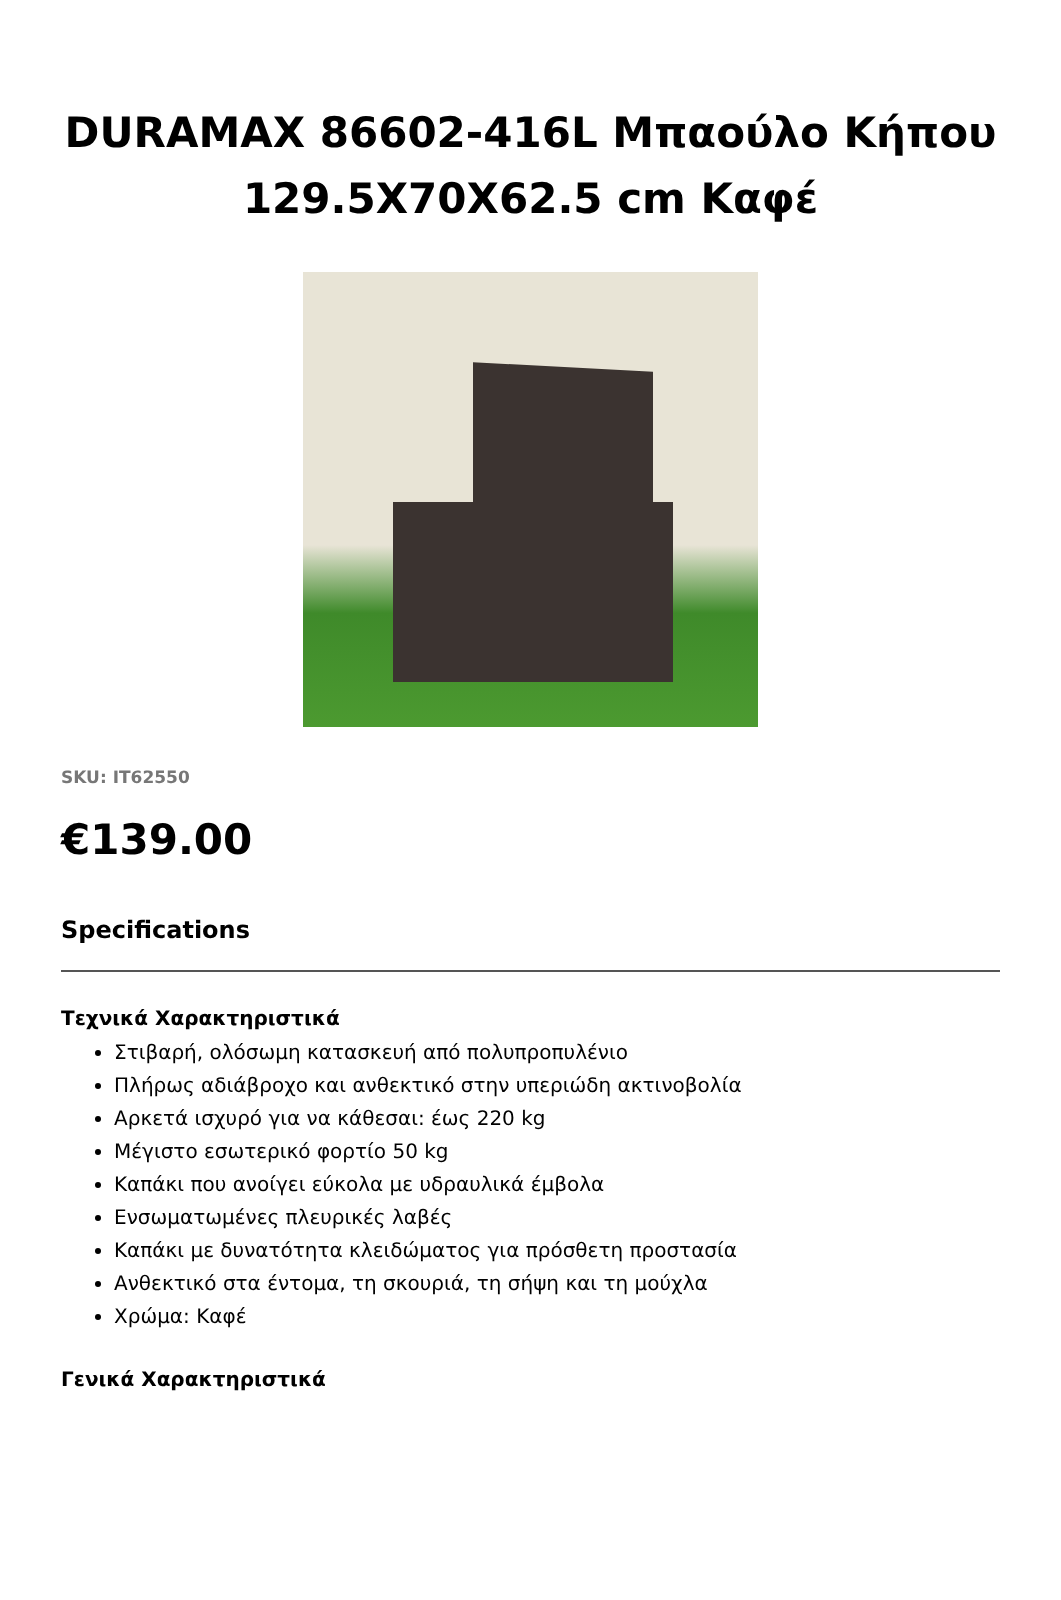DURAMAX 86602-416L Μπαούλο Κήπου 129.5X70X62.5 cm Καφέ
SKU: IT62550
€139.00
Specifications
Τεχνικά Χαρακτηριστικά
Στιβαρή, ολόσωμη κατασκευή από πολυπροπυλένιο
Πλήρως αδιάβροχο και ανθεκτικό στην υπεριώδη ακτινοβολία
Αρκετά ισχυρό για να κάθεσαι: έως 220 kg
Μέγιστο εσωτερικό φορτίο 50 kg
Καπάκι που ανοίγει εύκολα με υδραυλικά έμβολα
Ενσωματωμένες πλευρικές λαβές
Καπάκι με δυνατότητα κλειδώματος για πρόσθετη προστασία
Ανθεκτικό στα έντομα, τη σκουριά, τη σήψη και τη μούχλα
Χρώμα: Καφέ
Γενικά Χαρακτηριστικά